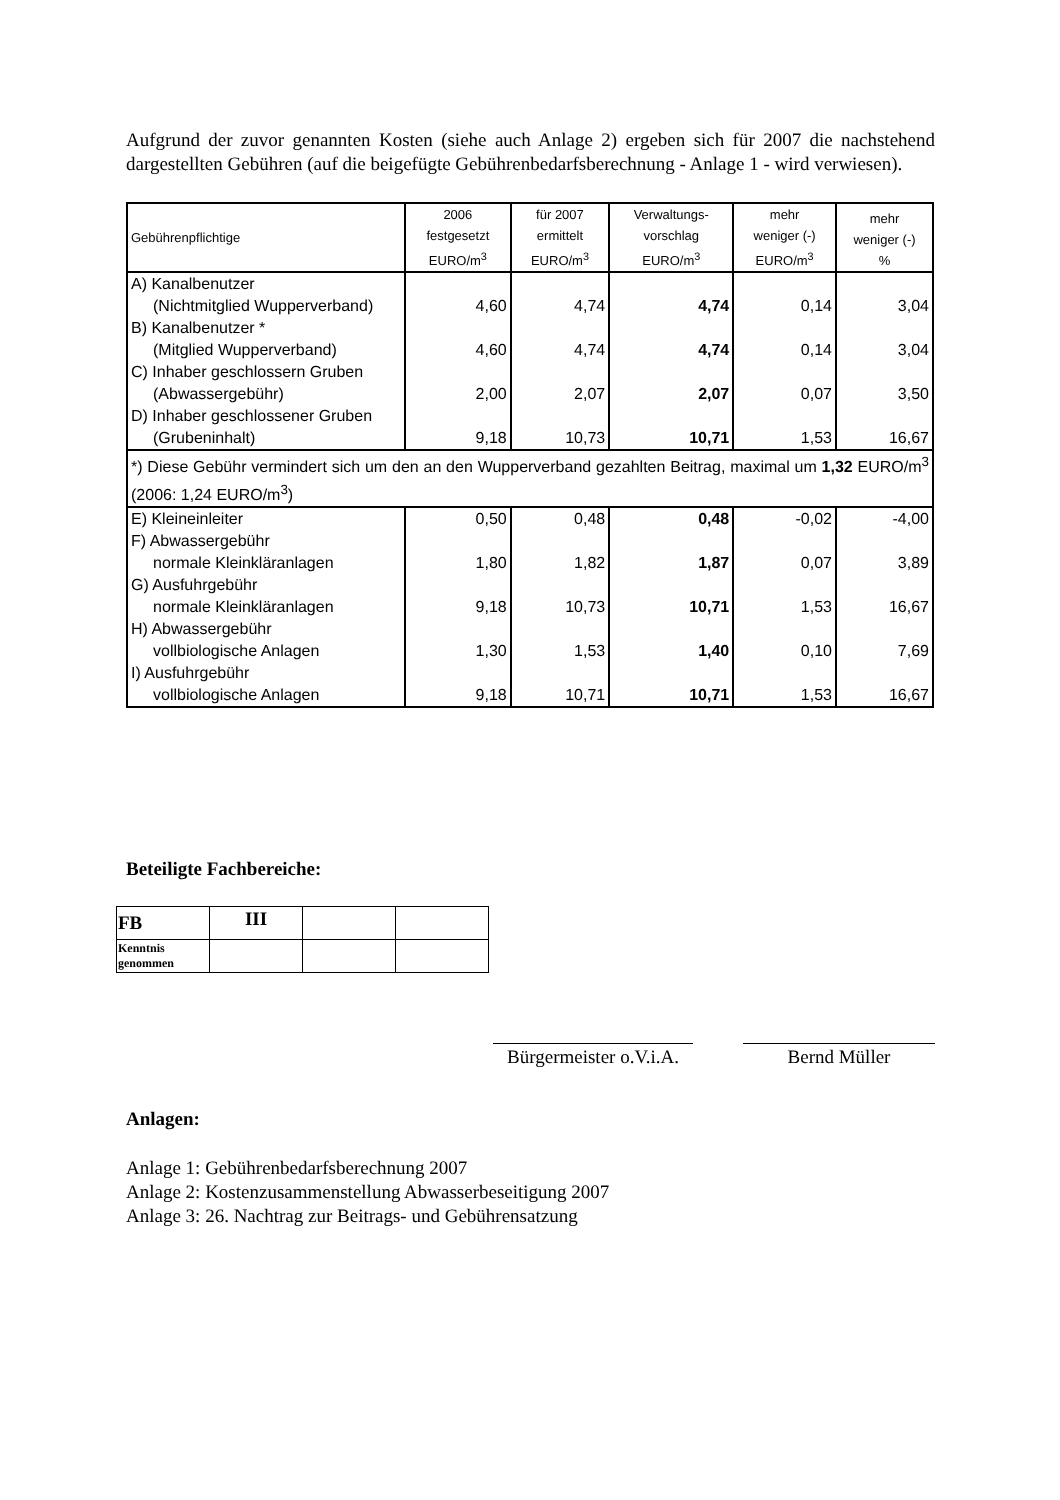Aufgrund der zuvor genannten Kosten (siehe auch Anlage 2) ergeben sich für 2007 die nachstehend dargestellten Gebühren (auf die beigefügte Gebührenbedarfsberechnung - Anlage 1 - wird verwiesen).
| Gebührenpflichtige | 2006 festgesetzt EURO/m<sup>3</sup> | für 2007 ermittelt EURO/m<sup>3</sup> | Verwaltungs- vorschlag EURO/m<sup>3</sup> | mehr weniger (-) EURO/m<sup>3</sup> | mehr weniger (-) % |
| --- | --- | --- | --- | --- | --- |
| A) Kanalbenutzer (Nichtmitglied Wupperverband) | 4,60 | 4,74 | 4,74 | 0,14 | 3,04 |
| B) Kanalbenutzer * (Mitglied Wupperverband) | 4,60 | 4,74 | 4,74 | 0,14 | 3,04 |
| C) Inhaber geschlossern Gruben (Abwassergebühr) | 2,00 | 2,07 | 2,07 | 0,07 | 3,50 |
| D) Inhaber geschlossener Gruben (Grubeninhalt) | 9,18 | 10,73 | 10,71 | 1,53 | 16,67 |
| *) Diese Gebühr vermindert sich um den an den Wupperverband gezahlten Beitrag, maximal um 1,32 EURO/m<sup>3</sup> (2006: 1,24 EURO/m<sup>3</sup>) | | | | | |
| E) Kleineinleiter | 0,50 | 0,48 | 0,48 | -0,02 | -4,00 |
| F) Abwassergebühr normale Kleinkläranlagen | 1,80 | 1,82 | 1,87 | 0,07 | 3,89 |
| G) Ausfuhrgebühr normale Kleinkläranlagen | 9,18 | 10,73 | 10,71 | 1,53 | 16,67 |
| H) Abwassergebühr vollbiologische Anlagen | 1,30 | 1,53 | 1,40 | 0,10 | 7,69 |
| I) Ausfuhrgebühr vollbiologische Anlagen | 9,18 | 10,71 | 10,71 | 1,53 | 16,67 |
Beteiligte Fachbereiche:
| FB | III | | |
| Kenntnis genommen | | | |
Bürgermeister o.V.i.A.
Bernd Müller
Anlagen:
Anlage 1: Gebührenbedarfsberechnung 2007
Anlage 2: Kostenzusammenstellung Abwasserbeseitigung 2007
Anlage 3: 26. Nachtrag zur Beitrags- und Gebührensatzung